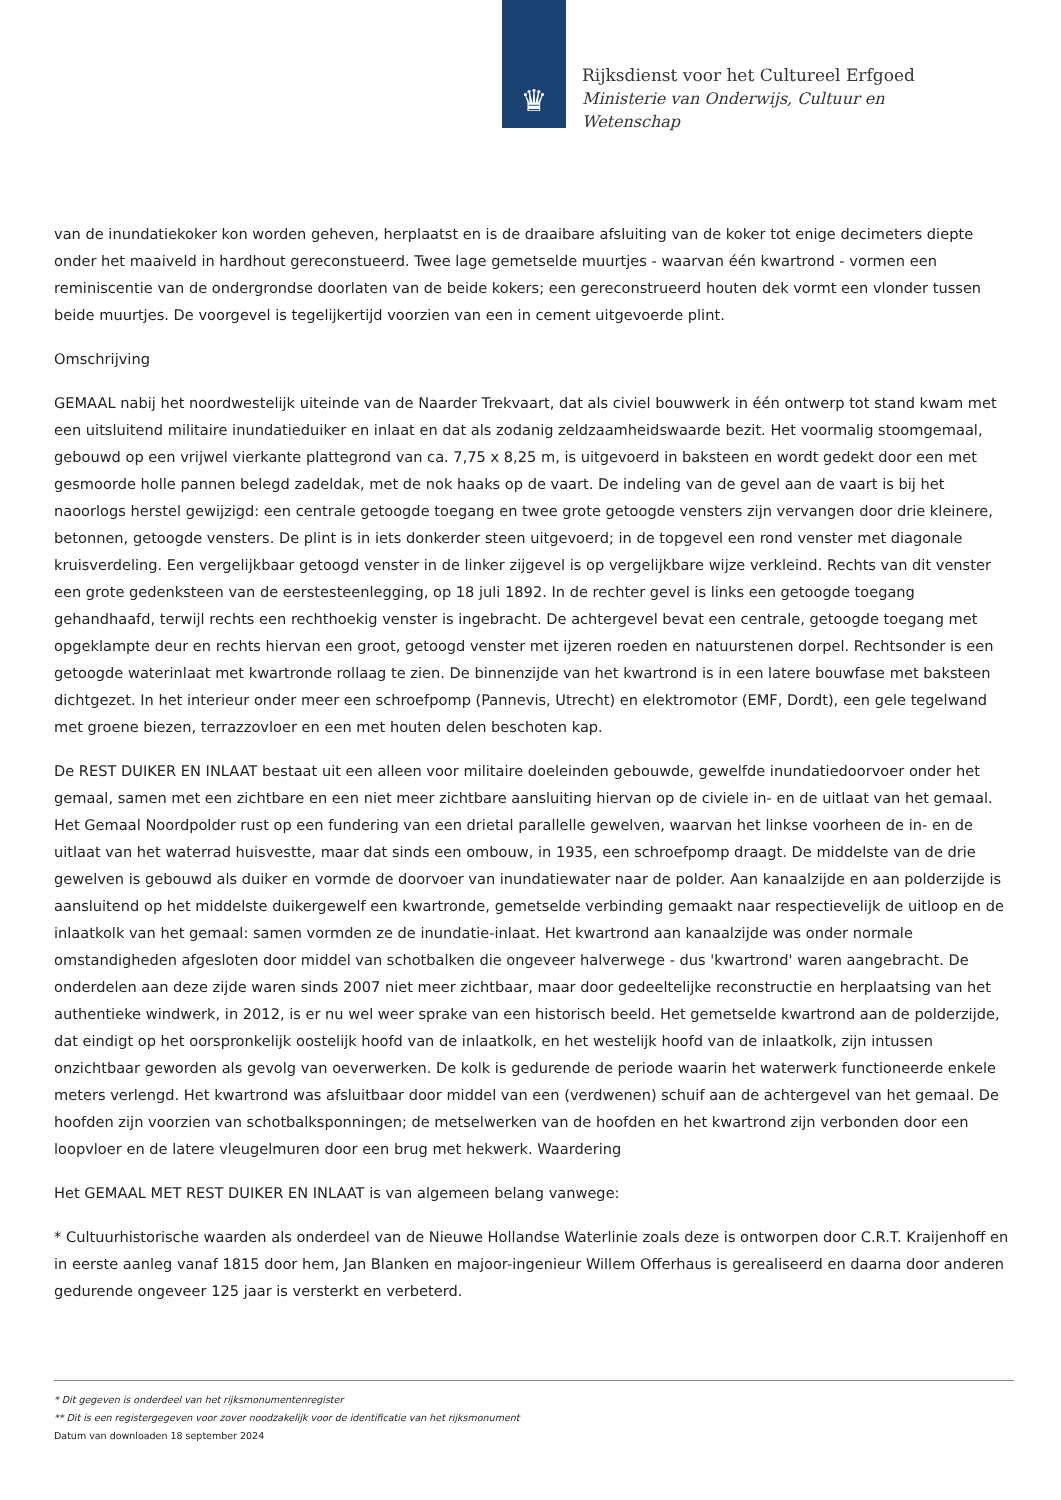♛
Rijksdienst voor het Cultureel Erfgoed
Ministerie van Onderwijs, Cultuur en
Wetenschap
van de inundatiekoker kon worden geheven, herplaatst en is de draaibare afsluiting van de koker tot enige decimeters diepte onder het maaiveld in hardhout gereconstueerd. Twee lage gemetselde muurtjes - waarvan één kwartrond - vormen een reminiscentie van de ondergrondse doorlaten van de beide kokers; een gereconstrueerd houten dek vormt een vlonder tussen beide muurtjes. De voorgevel is tegelijkertijd voorzien van een in cement uitgevoerde plint.
Omschrijving
GEMAAL nabij het noordwestelijk uiteinde van de Naarder Trekvaart, dat als civiel bouwwerk in één ontwerp tot stand kwam met een uitsluitend militaire inundatieduiker en inlaat en dat als zodanig zeldzaamheidswaarde bezit. Het voormalig stoomgemaal, gebouwd op een vrijwel vierkante plattegrond van ca. 7,75 x 8,25 m, is uitgevoerd in baksteen en wordt gedekt door een met gesmoorde holle pannen belegd zadeldak, met de nok haaks op de vaart. De indeling van de gevel aan de vaart is bij het naoorlogs herstel gewijzigd: een centrale getoogde toegang en twee grote getoogde vensters zijn vervangen door drie kleinere, betonnen, getoogde vensters. De plint is in iets donkerder steen uitgevoerd; in de topgevel een rond venster met diagonale kruisverdeling. Een vergelijkbaar getoogd venster in de linker zijgevel is op vergelijkbare wijze verkleind. Rechts van dit venster een grote gedenksteen van de eerstesteenlegging, op 18 juli 1892. In de rechter gevel is links een getoogde toegang gehandhaafd, terwijl rechts een rechthoekig venster is ingebracht. De achtergevel bevat een centrale, getoogde toegang met opgeklampte deur en rechts hiervan een groot, getoogd venster met ijzeren roeden en natuurstenen dorpel. Rechtsonder is een getoogde waterinlaat met kwartronde rollaag te zien. De binnenzijde van het kwartrond is in een latere bouwfase met baksteen dichtgezet. In het interieur onder meer een schroefpomp (Pannevis, Utrecht) en elektromotor (EMF, Dordt), een gele tegelwand met groene biezen, terrazzovloer en een met houten delen beschoten kap.
De REST DUIKER EN INLAAT bestaat uit een alleen voor militaire doeleinden gebouwde, gewelfde inundatiedoorvoer onder het gemaal, samen met een zichtbare en een niet meer zichtbare aansluiting hiervan op de civiele in- en de uitlaat van het gemaal. Het Gemaal Noordpolder rust op een fundering van een drietal parallelle gewelven, waarvan het linkse voorheen de in- en de uitlaat van het waterrad huisvestte, maar dat sinds een ombouw, in 1935, een schroefpomp draagt. De middelste van de drie gewelven is gebouwd als duiker en vormde de doorvoer van inundatiewater naar de polder. Aan kanaalzijde en aan polderzijde is aansluitend op het middelste duikergewelf een kwartronde, gemetselde verbinding gemaakt naar respectievelijk de uitloop en de inlaatkolk van het gemaal: samen vormden ze de inundatie-inlaat. Het kwartrond aan kanaalzijde was onder normale omstandigheden afgesloten door middel van schotbalken die ongeveer halverwege - dus 'kwartrond' waren aangebracht. De onderdelen aan deze zijde waren sinds 2007 niet meer zichtbaar, maar door gedeeltelijke reconstructie en herplaatsing van het authentieke windwerk, in 2012, is er nu wel weer sprake van een historisch beeld. Het gemetselde kwartrond aan de polderzijde, dat eindigt op het oorspronkelijk oostelijk hoofd van de inlaatkolk, en het westelijk hoofd van de inlaatkolk, zijn intussen onzichtbaar geworden als gevolg van oeverwerken. De kolk is gedurende de periode waarin het waterwerk functioneerde enkele meters verlengd. Het kwartrond was afsluitbaar door middel van een (verdwenen) schuif aan de achtergevel van het gemaal. De hoofden zijn voorzien van schotbalksponningen; de metselwerken van de hoofden en het kwartrond zijn verbonden door een loopvloer en de latere vleugelmuren door een brug met hekwerk. Waardering
Het GEMAAL MET REST DUIKER EN INLAAT is van algemeen belang vanwege:
* Cultuurhistorische waarden als onderdeel van de Nieuwe Hollandse Waterlinie zoals deze is ontworpen door C.R.T. Kraijenhoff en in eerste aanleg vanaf 1815 door hem, Jan Blanken en majoor-ingenieur Willem Offerhaus is gerealiseerd en daarna door anderen gedurende ongeveer 125 jaar is versterkt en verbeterd.
* Dit gegeven is onderdeel van het rijksmonumentenregister
** Dit is een registergegeven voor zover noodzakelijk voor de identificatie van het rijksmonument
Datum van downloaden 18 september 2024